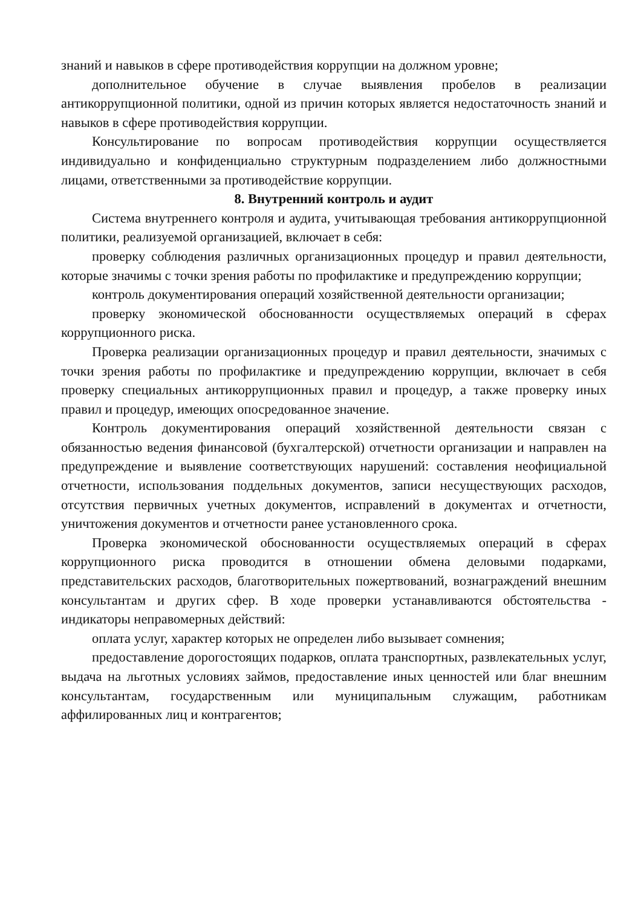знаний и навыков в сфере противодействия коррупции на должном уровне;
дополнительное обучение в случае выявления пробелов в реализации антикоррупционной политики, одной из причин которых является недостаточность знаний и навыков в сфере противодействия коррупции.
Консультирование по вопросам противодействия коррупции осуществляется индивидуально и конфиденциально структурным подразделением либо должностными лицами, ответственными за противодействие коррупции.
8. Внутренний контроль и аудит
Система внутреннего контроля и аудита, учитывающая требования антикоррупционной политики, реализуемой организацией, включает в себя:
проверку соблюдения различных организационных процедур и правил деятельности, которые значимы с точки зрения работы по профилактике и предупреждению коррупции;
контроль документирования операций хозяйственной деятельности организации;
проверку экономической обоснованности осуществляемых операций в сферах коррупционного риска.
Проверка реализации организационных процедур и правил деятельности, значимых с точки зрения работы по профилактике и предупреждению коррупции, включает в себя проверку специальных антикоррупционных правил и процедур, а также проверку иных правил и процедур, имеющих опосредованное значение.
Контроль документирования операций хозяйственной деятельности связан с обязанностью ведения финансовой (бухгалтерской) отчетности организации и направлен на предупреждение и выявление соответствующих нарушений: составления неофициальной отчетности, использования поддельных документов, записи несуществующих расходов, отсутствия первичных учетных документов, исправлений в документах и отчетности, уничтожения документов и отчетности ранее установленного срока.
Проверка экономической обоснованности осуществляемых операций в сферах коррупционного риска проводится в отношении обмена деловыми подарками, представительских расходов, благотворительных пожертвований, вознаграждений внешним консультантам и других сфер. В ходе проверки устанавливаются обстоятельства - индикаторы неправомерных действий:
оплата услуг, характер которых не определен либо вызывает сомнения;
предоставление дорогостоящих подарков, оплата транспортных, развлекательных услуг, выдача на льготных условиях займов, предоставление иных ценностей или благ внешним консультантам, государственным или муниципальным служащим, работникам аффилированных лиц и контрагентов;